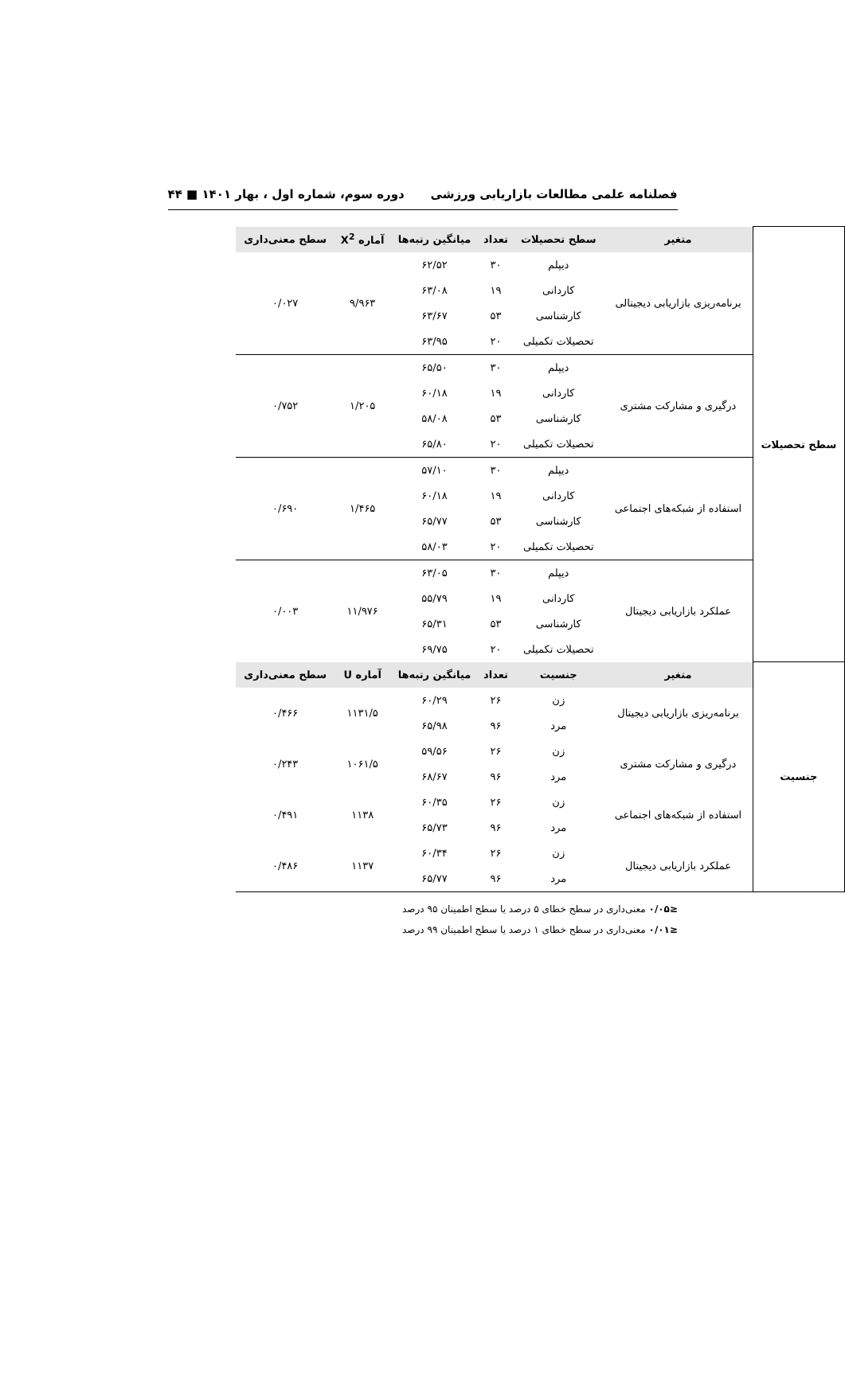فصلنامه علمی مطالعات بازاریابی ورزشی دوره سوم، شماره اول ، بهار ۱۴۰۱ ■ ۴۴
| سطح تحصیلات | متغیر | سطح تحصیلات | تعداد | میانگین رتبه‌ها | آماره X<sup>2</sup> | سطح معنی‌داری |
| | برنامه‌ریزی بازاریابی دیجیتالی | دیپلم | ۳۰ | ۶۲/۵۲ | ۹/۹۶۳ | ۰/۰۲۷ |
| | | کاردانی | ۱۹ | ۶۳/۰۸ | | |
| | | کارشناسی | ۵۳ | ۶۳/۶۷ | | |
| | | تحصیلات تکمیلی | ۲۰ | ۶۳/۹۵ | | |
| | درگیری و مشارکت مشتری | دیپلم | ۳۰ | ۶۵/۵۰ | ۱/۲۰۵ | ۰/۷۵۲ |
| | | کاردانی | ۱۹ | ۶۰/۱۸ | | |
| | | کارشناسی | ۵۳ | ۵۸/۰۸ | | |
| | | تحصیلات تکمیلی | ۲۰ | ۶۵/۸۰ | | |
| | استفاده از شبکه‌های اجتماعی | دیپلم | ۳۰ | ۵۷/۱۰ | ۱/۴۶۵ | ۰/۶۹۰ |
| | | کاردانی | ۱۹ | ۶۰/۱۸ | | |
| | | کارشناسی | ۵۳ | ۶۵/۷۷ | | |
| | | تحصیلات تکمیلی | ۲۰ | ۵۸/۰۳ | | |
| | عملکرد بازاریابی دیجیتال | دیپلم | ۳۰ | ۶۳/۰۵ | ۱۱/۹۷۶ | ۰/۰۰۳ |
| | | کاردانی | ۱۹ | ۵۵/۷۹ | | |
| | | کارشناسی | ۵۳ | ۶۵/۳۱ | | |
| | | تحصیلات تکمیلی | ۲۰ | ۶۹/۷۵ | | |
| جنسیت | متغیر | جنسیت | تعداد | میانگین رتبه‌ها | آماره U | سطح معنی‌داری |
| | برنامه‌ریزی بازاریابی دیجیتال | زن | ۲۶ | ۶۰/۲۹ | ۱۱۳۱/۵ | ۰/۴۶۶ |
| | | مرد | ۹۶ | ۶۵/۹۸ | | |
| | درگیری و مشارکت مشتری | زن | ۲۶ | ۵۹/۵۶ | ۱۰۶۱/۵ | ۰/۲۴۳ |
| | | مرد | ۹۶ | ۶۸/۶۷ | | |
| | استفاده از شبکه‌های اجتماعی | زن | ۲۶ | ۶۰/۳۵ | ۱۱۳۸ | ۰/۴۹۱ |
| | | مرد | ۹۶ | ۶۵/۷۳ | | |
| | عملکرد بازاریابی دیجیتال | زن | ۲۶ | ۶۰/۳۴ | ۱۱۳۷ | ۰/۴۸۶ |
| | | مرد | ۹۶ | ۶۵/۷۷ | | |
≤۰/۰۵ معنی‌داری در سطح خطای ۵ درصد یا سطح اطمینان ۹۵ درصد
≤۰/۰۱ معنی‌داری در سطح خطای ۱ درصد یا سطح اطمینان ۹۹ درصد